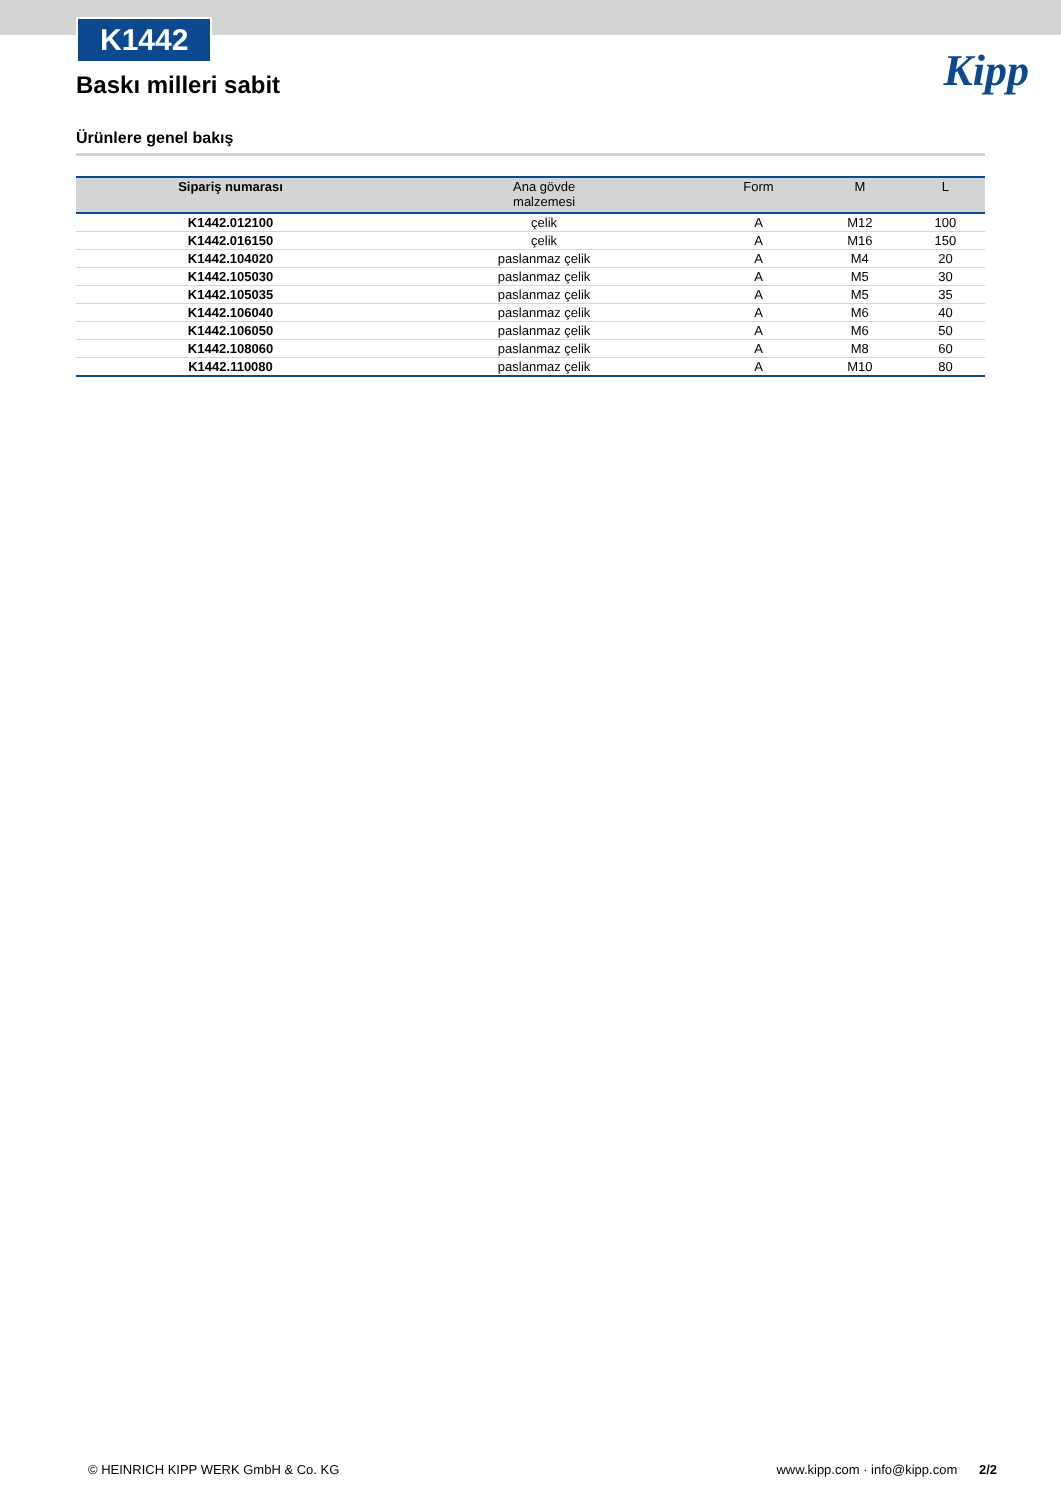K1442
Kipp
Baskı milleri sabit
Ürünlere genel bakış
| Sipariş numarası | Ana gövde malzemesi | Form | M | L |
| --- | --- | --- | --- | --- |
| K1442.012100 | çelik | A | M12 | 100 |
| K1442.016150 | çelik | A | M16 | 150 |
| K1442.104020 | paslanmaz çelik | A | M4 | 20 |
| K1442.105030 | paslanmaz çelik | A | M5 | 30 |
| K1442.105035 | paslanmaz çelik | A | M5 | 35 |
| K1442.106040 | paslanmaz çelik | A | M6 | 40 |
| K1442.106050 | paslanmaz çelik | A | M6 | 50 |
| K1442.108060 | paslanmaz çelik | A | M8 | 60 |
| K1442.110080 | paslanmaz çelik | A | M10 | 80 |
© HEINRICH KIPP WERK GmbH & Co. KG www.kipp.com · info@kipp.com 2/2